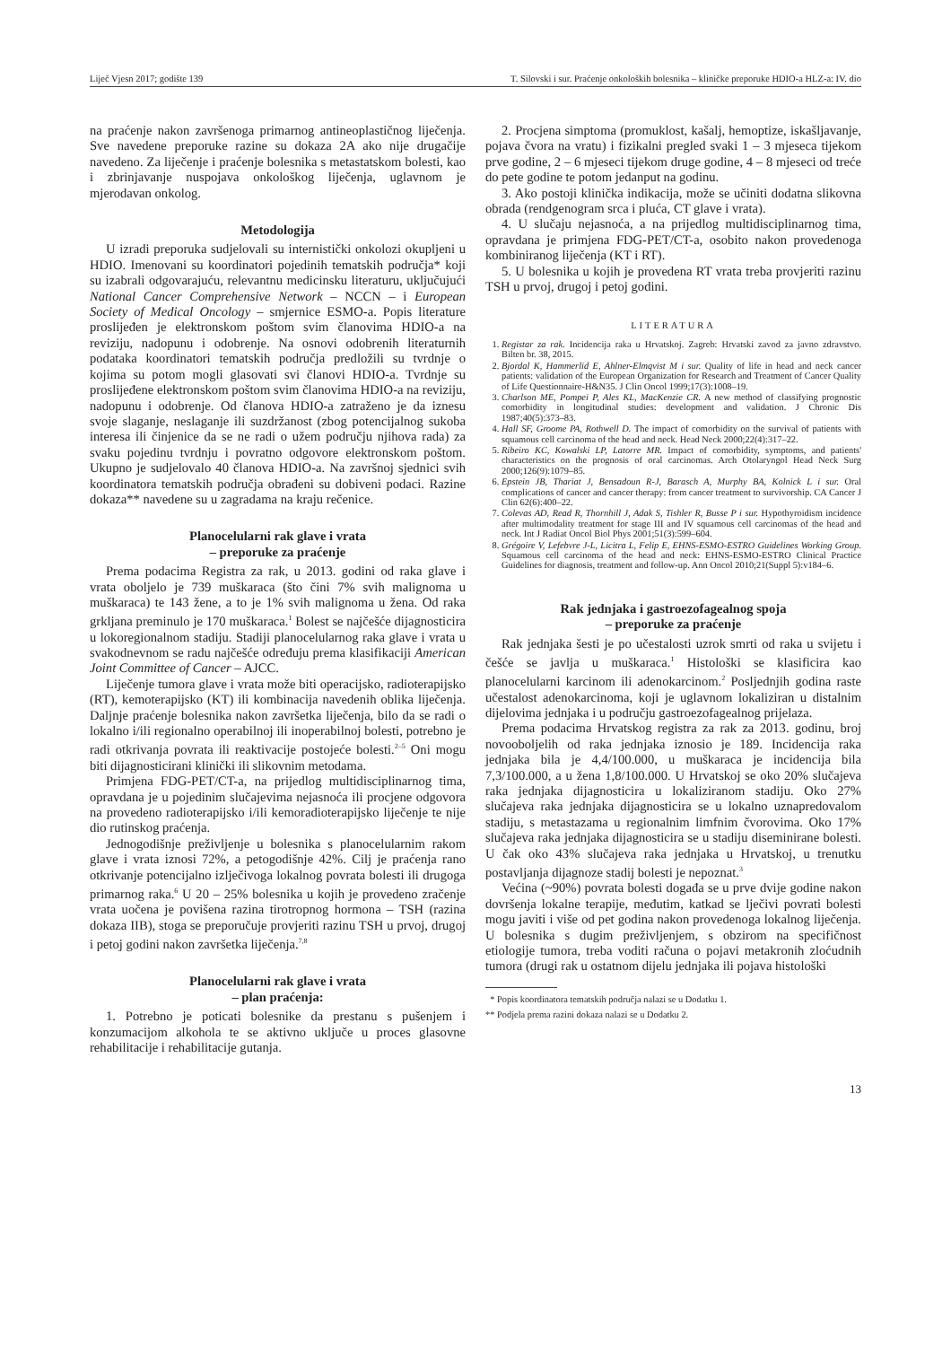Liječ Vjesn 2017; godište 139 T. Silovski i sur. Praćenje onkoloških bolesnika – kliničke preporuke HDIO-a HLZ-a: IV. dio
na praćenje nakon završenoga primarnog antineoplastičnog liječenja. Sve navedene preporuke razine su dokaza 2A ako nije drugačije navedeno. Za liječenje i praćenje bolesnika s metastatskom bolesti, kao i zbrinjavanje nuspojava onkološkog liječenja, uglavnom je mjerodavan onkolog.
Metodologija
U izradi preporuka sudjelovali su internistički onkolozi okupljeni u HDIO. Imenovani su koordinatori pojedinih tematskih područja* koji su izabrali odgovarajuću, relevantnu medicinsku literaturu, uključujući National Cancer Comprehensive Network – NCCN – i European Society of Medical Oncology – smjernice ESMO-a. Popis literature proslijeđen je elektronskom poštom svim članovima HDIO-a na reviziju, nadopunu i odobrenje. Na osnovi odobrenih literaturnih podataka koordinatori tematskih područja predložili su tvrdnje o kojima su potom mogli glasovati svi članovi HDIO-a. Tvrdnje su proslijeđene elektronskom poštom svim članovima HDIO-a na reviziju, nadopunu i odobrenje. Od članova HDIO-a zatraženo je da iznesu svoje slaganje, neslaganje ili suzdržanost (zbog potencijalnog sukoba interesa ili činjenice da se ne radi o užem području njihova rada) za svaku pojedinu tvrdnju i povratno odgovore elektronskom poštom. Ukupno je sudjelovalo 40 članova HDIO-a. Na završnoj sjednici svih koordinatora tematskih područja obrađeni su dobiveni podaci. Razine dokaza** navedene su u zagradama na kraju rečenice.
Planocelularni rak glave i vrata
– preporuke za praćenje
Prema podacima Registra za rak, u 2013. godini od raka glave i vrata oboljelo je 739 muškaraca (što čini 7% svih malignoma u muškaraca) te 143 žene, a to je 1% svih malignoma u žena. Od raka grkljana preminulo je 170 muškaraca.<sup>1</sup> Bolest se najčešće dijagnosticira u lokoregionalnom stadiju. Stadiji planocelularnog raka glave i vrata u svakodnevnom se radu najčešće određuju prema klasifikaciji American Joint Committee of Cancer – AJCC.
Liječenje tumora glave i vrata može biti operacijsko, radioterapijsko (RT), kemoterapijsko (KT) ili kombinacija navedenih oblika liječenja. Daljnje praćenje bolesnika nakon završetka liječenja, bilo da se radi o lokalno i/ili regionalno operabilnoj ili inoperabilnoj bolesti, potrebno je radi otkrivanja povrata ili reaktivacije postojeće bolesti.<sup>2–5</sup> Oni mogu biti dijagnosticirani klinički ili slikovnim metodama.
Primjena FDG-PET/CT-a, na prijedlog multidisciplinarnog tima, opravdana je u pojedinim slučajevima nejasnoća ili procjene odgovora na provedeno radioterapijsko i/ili kemoradioterapijsko liječenje te nije dio rutinskog praćenja.
Jednogodišnje preživljenje u bolesnika s planocelularnim rakom glave i vrata iznosi 72%, a petogodišnje 42%. Cilj je praćenja rano otkrivanje potencijalno izlječivoga lokalnog povrata bolesti ili drugoga primarnog raka.<sup>6</sup> U 20 – 25% bolesnika u kojih je provedeno zračenje vrata uočena je povišena razina tirotropnog hormona – TSH (razina dokaza IIB), stoga se preporučuje provjeriti razinu TSH u prvoj, drugoj i petoj godini nakon završetka liječenja.<sup>7,8</sup>
Planocelularni rak glave i vrata
– plan praćenja:
1. Potrebno je poticati bolesnike da prestanu s pušenjem i konzumacijom alkohola te se aktivno uključe u proces glasovne rehabilitacije i rehabilitacije gutanja.
2. Procjena simptoma (promuklost, kašalj, hemoptize, iskašljavanje, pojava čvora na vratu) i fizikalni pregled svaki 1 – 3 mjeseca tijekom prve godine, 2 – 6 mjeseci tijekom druge godine, 4 – 8 mjeseci od treće do pete godine te potom jedanput na godinu.
3. Ako postoji klinička indikacija, može se učiniti dodatna slikovna obrada (rendgenogram srca i pluća, CT glave i vrata).
4. U slučaju nejasnoća, a na prijedlog multidisciplinarnog tima, opravdana je primjena FDG-PET/CT-a, osobito nakon provedenoga kombiniranog liječenja (KT i RT).
5. U bolesnika u kojih je provedena RT vrata treba provjeriti razinu TSH u prvoj, drugoj i petoj godini.
LITERATURA
1. Registar za rak. Incidencija raka u Hrvatskoj. Zagreb: Hrvatski zavod za javno zdravstvo. Bilten br. 38, 2015.
2. Bjordal K, Hammerlid E, Ahlner-Elmqvist M i sur. Quality of life in head and neck cancer patients: validation of the European Organization for Research and Treatment of Cancer Quality of Life Questionnaire-H&N35. J Clin Oncol 1999;17(3):1008–19.
3. Charlson ME, Pompei P, Ales KL, MacKenzie CR. A new method of classifying prognostic comorbidity in longitudinal studies: development and validation. J Chronic Dis 1987;40(5):373–83.
4. Hall SF, Groome PA, Rothwell D. The impact of comorbidity on the survival of patients with squamous cell carcinoma of the head and neck. Head Neck 2000;22(4):317–22.
5. Ribeiro KC, Kowalski LP, Latorre MR. Impact of comorbidity, symptoms, and patients' characteristics on the prognosis of oral carcinomas. Arch Otolaryngol Head Neck Surg 2000;126(9):1079–85.
6. Epstein JB, Thariat J, Bensadoun R-J, Barasch A, Murphy BA, Kolnick L i sur. Oral complications of cancer and cancer therapy: from cancer treatment to survivorship. CA Cancer J Clin 62(6):400–22.
7. Colevas AD, Read R, Thornhill J, Adak S, Tishler R, Busse P i sur. Hypothyroidism incidence after multimodality treatment for stage III and IV squamous cell carcinomas of the head and neck. Int J Radiat Oncol Biol Phys 2001;51(3):599–604.
8. Grégoire V, Lefebvre J-L, Licitra L, Felip E, EHNS-ESMO-ESTRO Guidelines Working Group. Squamous cell carcinoma of the head and neck: EHNS-ESMO-ESTRO Clinical Practice Guidelines for diagnosis, treatment and follow-up. Ann Oncol 2010;21(Suppl 5):v184–6.
Rak jednjaka i gastroezofagealnog spoja
– preporuke za praćenje
Rak jednjaka šesti je po učestalosti uzrok smrti od raka u svijetu i češće se javlja u muškaraca.<sup>1</sup> Histološki se klasificira kao planocelularni karcinom ili adenokarcinom.<sup>2</sup> Posljednjih godina raste učestalost adenokarcinoma, koji je uglavnom lokaliziran u distalnim dijelovima jednjaka i u području gastroezofagealnog prijelaza.
Prema podacima Hrvatskog registra za rak za 2013. godinu, broj novooboljelih od raka jednjaka iznosio je 189. Incidencija raka jednjaka bila je 4,4/100.000, u muškaraca je incidencija bila 7,3/100.000, a u žena 1,8/100.000. U Hrvatskoj se oko 20% slučajeva raka jednjaka dijagnosticira u lokaliziranom stadiju. Oko 27% slučajeva raka jednjaka dijagnosticira se u lokalno uznapredovalom stadiju, s metastazama u regionalnim limfnim čvorovima. Oko 17% slučajeva raka jednjaka dijagnosticira se u stadiju diseminirane bolesti. U čak oko 43% slučajeva raka jednjaka u Hrvatskoj, u trenutku postavljanja dijagnoze stadij bolesti je nepoznat.<sup>3</sup>
Većina (~90%) povrata bolesti događa se u prve dvije godine nakon dovršenja lokalne terapije, međutim, katkad se lječivi povrati bolesti mogu javiti i više od pet godina nakon provedenoga lokalnog liječenja. U bolesnika s dugim preživljenjem, s obzirom na specifičnost etiologije tumora, treba voditi računa o pojavi metakronih zloćudnih tumora (drugi rak u ostatnom dijelu jednjaka ili pojava histološki
* Popis koordinatora tematskih područja nalazi se u Dodatku 1.
** Podjela prema razini dokaza nalazi se u Dodatku 2.
13